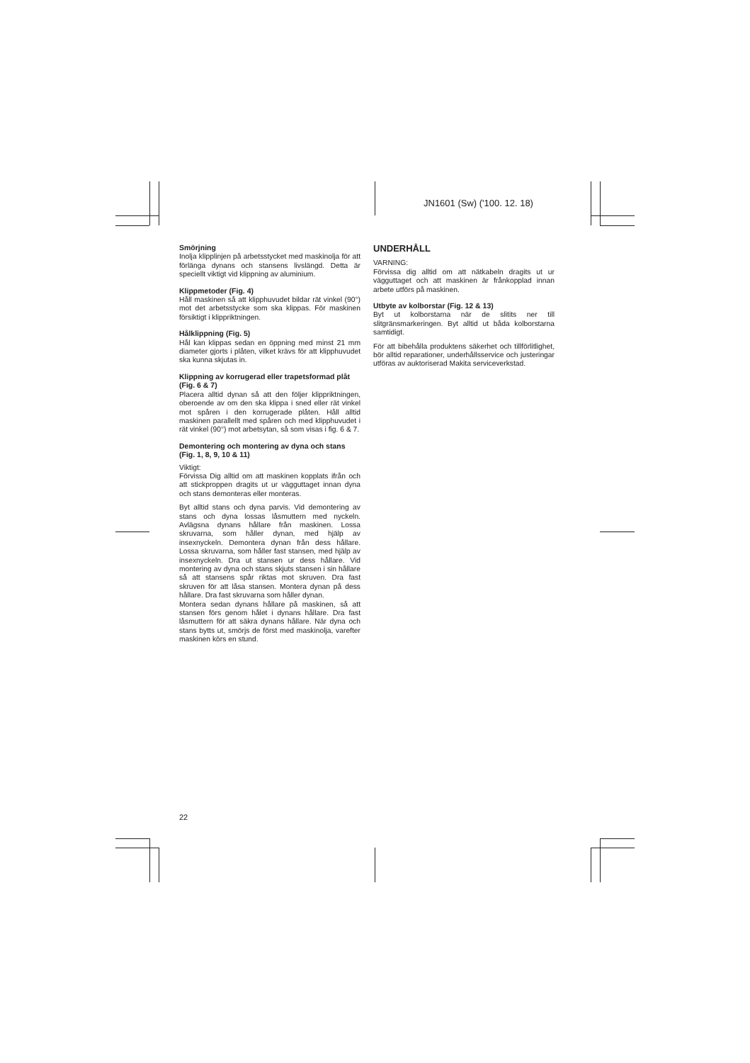JN1601 (Sw) ('100. 12. 18)
Smörjning
Inolja klipplinjen på arbetsstycket med maskinolja för att förlänga dynans och stansens livslängd. Detta är speciellt viktigt vid klippning av aluminium.
Klippmetoder (Fig. 4)
Håll maskinen så att klipphuvudet bildar rät vinkel (90°) mot det arbetsstycke som ska klippas. För maskinen försiktigt i klippriktningen.
Hålklippning (Fig. 5)
Hål kan klippas sedan en öppning med minst 21 mm diameter gjorts i plåten, vilket krävs för att klipphuvudet ska kunna skjutas in.
Klippning av korrugerad eller trapetsformad plåt (Fig. 6 & 7)
Placera alltid dynan så att den följer klippriktningen, oberoende av om den ska klippa i sned eller rät vinkel mot spåren i den korrugerade plåten. Håll alltid maskinen parallellt med spåren och med klipphuvudet i rät vinkel (90°) mot arbetsytan, så som visas i fig. 6 & 7.
Demontering och montering av dyna och stans (Fig. 1, 8, 9, 10 & 11)
Viktigt:
Förvissa Dig alltid om att maskinen kopplats ifrån och att stickproppen dragits ut ur vägguttaget innan dyna och stans demonteras eller monteras.
Byt alltid stans och dyna parvis. Vid demontering av stans och dyna lossas låsmuttern med nyckeln. Avlägsna dynans hållare från maskinen. Lossa skruvarna, som håller dynan, med hjälp av insexnyckeln. Demontera dynan från dess hållare. Lossa skruvarna, som håller fast stansen, med hjälp av insexnyckeln. Dra ut stansen ur dess hållare. Vid montering av dyna och stans skjuts stansen i sin hållare så att stansens spår riktas mot skruven. Dra fast skruven för att låsa stansen. Montera dynan på dess hållare. Dra fast skruvarna som håller dynan.
Montera sedan dynans hållare på maskinen, så att stansen förs genom hålet i dynans hållare. Dra fast låsmuttern för att säkra dynans hållare. När dyna och stans bytts ut, smörjs de först med maskinolja, varefter maskinen körs en stund.
UNDERHÅLL
VARNING:
Förvissa dig alltid om att nätkabeln dragits ut ur vägguttaget och att maskinen är frånkopplad innan arbete utförs på maskinen.
Utbyte av kolborstar (Fig. 12 & 13)
Byt ut kolborstarna när de slitits ner till slitgränsmarkeringen. Byt alltid ut båda kolborstarna samtidigt.
För att bibehålla produktens säkerhet och tillförlitlighet, bör alltid reparationer, underhållsservice och justeringar utföras av auktoriserad Makita serviceverkstad.
22